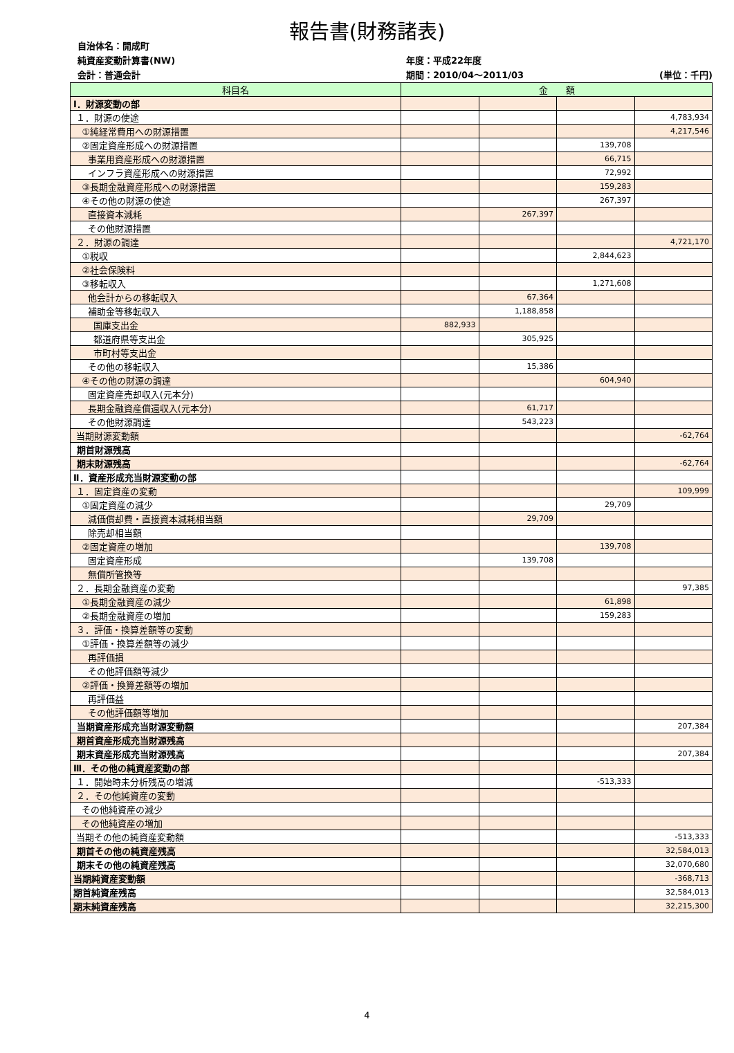報告書(財務諸表)
自治体名：開成町
純資産変動計算書(NW)
年度：平成22年度
会計：普通会計
期間：2010/04～2011/03
(単位：千円)
| 科目名 | 金 額 | | | |
| --- | --- | --- | --- | --- |
| Ⅰ．財源変動の部 | | | | |
| １．財源の使途 | | | | 4,783,934 |
| ①純経常費用への財源措置 | | | | 4,217,546 |
| ②固定資産形成への財源措置 | | | 139,708 | |
| 事業用資産形成への財源措置 | | | 66,715 | |
| インフラ資産形成への財源措置 | | | 72,992 | |
| ③長期金融資産形成への財源措置 | | | 159,283 | |
| ④その他の財源の使途 | | | 267,397 | |
| 直接資本減耗 | | 267,397 | | |
| その他財源措置 | | | | |
| ２．財源の調達 | | | | 4,721,170 |
| ①税収 | | | 2,844,623 | |
| ②社会保険料 | | | | |
| ③移転収入 | | | 1,271,608 | |
| 他会計からの移転収入 | | 67,364 | | |
| 補助金等移転収入 | | 1,188,858 | | |
| 国庫支出金 | 882,933 | | | |
| 都道府県等支出金 | | 305,925 | | |
| 市町村等支出金 | | | | |
| その他の移転収入 | | 15,386 | | |
| ④その他の財源の調達 | | | 604,940 | |
| 固定資産売却収入(元本分) | | | | |
| 長期金融資産償還収入(元本分) | | 61,717 | | |
| その他財源調達 | | 543,223 | | |
| 当期財源変動額 | | | | -62,764 |
| 期首財源残高 | | | | |
| 期末財源残高 | | | | -62,764 |
| Ⅱ．資産形成充当財源変動の部 | | | | |
| １．固定資産の変動 | | | | 109,999 |
| ①固定資産の減少 | | | 29,709 | |
| 減価償却費・直接資本減耗相当額 | | 29,709 | | |
| 除売却相当額 | | | | |
| ②固定資産の増加 | | | 139,708 | |
| 固定資産形成 | | 139,708 | | |
| 無償所管換等 | | | | |
| ２．長期金融資産の変動 | | | | 97,385 |
| ①長期金融資産の減少 | | | 61,898 | |
| ②長期金融資産の増加 | | | 159,283 | |
| ３．評価・換算差額等の変動 | | | | |
| ①評価・換算差額等の減少 | | | | |
| 再評価損 | | | | |
| その他評価額等減少 | | | | |
| ②評価・換算差額等の増加 | | | | |
| 再評価益 | | | | |
| その他評価額等増加 | | | | |
| 当期資産形成充当財源変動額 | | | | 207,384 |
| 期首資産形成充当財源残高 | | | | |
| 期末資産形成充当財源残高 | | | | 207,384 |
| Ⅲ．その他の純資産変動の部 | | | | |
| １．開始時未分析残高の増減 | | | -513,333 | |
| ２．その他純資産の変動 | | | | |
| その他純資産の減少 | | | | |
| その他純資産の増加 | | | | |
| 当期その他の純資産変動額 | | | | -513,333 |
| 期首その他の純資産残高 | | | | 32,584,013 |
| 期末その他の純資産残高 | | | | 32,070,680 |
| 当期純資産変動額 | | | | -368,713 |
| 期首純資産残高 | | | | 32,584,013 |
| 期末純資産残高 | | | | 32,215,300 |
4